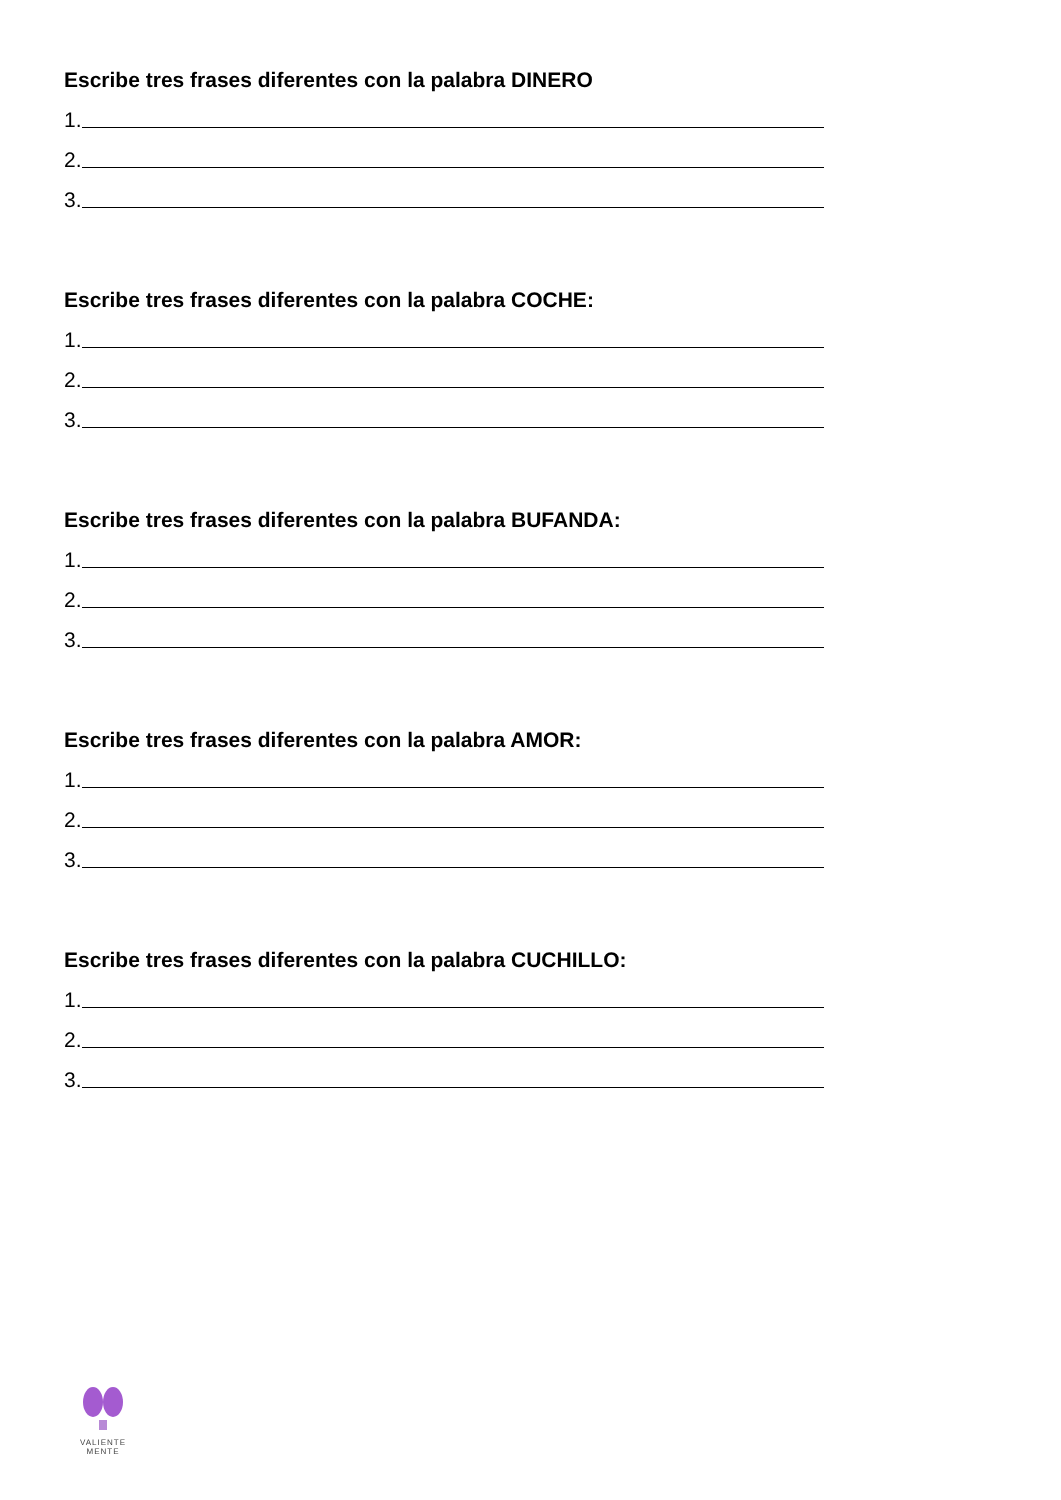Escribe tres frases diferentes con la palabra DINERO
1.
2.
3.
Escribe tres frases diferentes con la palabra COCHE:
1.
2.
3.
Escribe tres frases diferentes con la palabra BUFANDA:
1.
2.
3.
Escribe tres frases diferentes con la palabra AMOR:
1.
2.
3.
Escribe tres frases diferentes con la palabra CUCHILLO:
1.
2.
3.
VALIENTE
MENTE